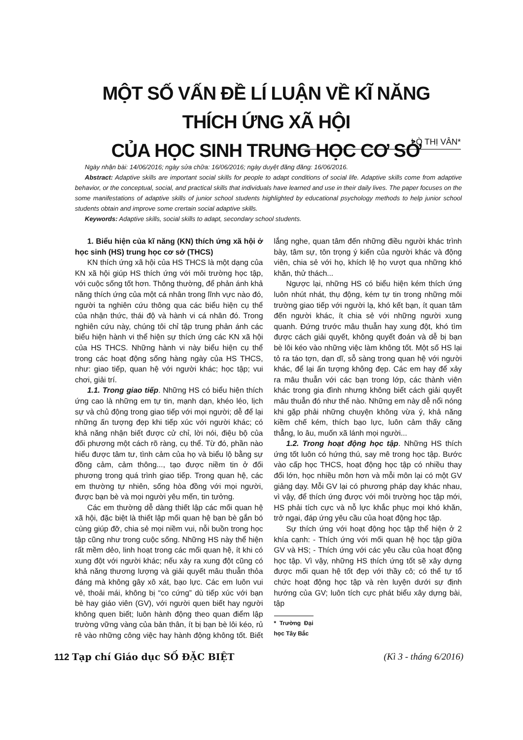MỘT SỐ VẤN ĐỀ LÍ LUẬN VỀ KĨ NĂNG THÍCH ỨNG XÃ HỘI
CỦA HỌC SINH TRUNG HỌC CƠ SỞ
LÒ THỊ VÂN*
Ngày nhận bài: 14/06/2016; ngày sửa chữa: 16/06/2016; ngày duyệt đăng đăng: 16/06/2016.
Abstract: Adaptive skills are important social skills for people to adapt conditions of social life. Adaptive skills come from adaptive behavior, or the conceptual, social, and practical skills that individuals have learned and use in their daily lives. The paper focuses on the some manifestations of adaptive skills of junior school students highlighted by educational psychology methods to help junior school students obtain and improve some crertain social adaptive skills.
Keywords: Adaptive skills, social skills to adapt, secondary school students.
1. Biểu hiện của kĩ năng (KN) thích ứng xã hội ở học sinh (HS) trung học cơ sở (THCS)
KN thích ứng xã hội của HS THCS là một dạng của KN xã hội giúp HS thích ứng với môi trường học tập, với cuộc sống tốt hơn. Thông thường, để phản ánh khả năng thích ứng của một cá nhân trong lĩnh vực nào đó, người ta nghiên cứu thông qua các biểu hiện cụ thể của nhận thức, thái độ và hành vi cá nhân đó. Trong nghiên cứu này, chúng tôi chỉ tập trung phản ánh các biểu hiện hành vi thể hiện sự thích ứng các KN xã hội của HS THCS. Những hành vi này biểu hiện cụ thể trong các hoạt động sống hàng ngày của HS THCS, như: giao tiếp, quan hệ với người khác; học tập; vui chơi, giải trí.
1.1. Trong giao tiếp. Những HS có biểu hiện thích ứng cao là những em tự tin, mạnh dạn, khéo léo, lịch sự và chủ động trong giao tiếp với mọi người; dễ để lại những ấn tượng đẹp khi tiếp xúc với người khác; có khả năng nhận biết được cử chỉ, lời nói, điệu bộ của đối phương một cách rõ ràng, cụ thể. Từ đó, phần nào hiểu được tâm tư, tình cảm của họ và biểu lộ bằng sự đồng cảm, cảm thông..., tạo được niềm tin ở đối phương trong quá trình giao tiếp. Trong quan hệ, các em thường tự nhiên, sống hòa đồng với mọi người, được bạn bè và mọi người yêu mến, tin tưởng.
Các em thường dễ dàng thiết lập các mối quan hệ xã hội, đặc biệt là thiết lập mối quan hệ bạn bè gắn bó cùng giúp đỡ, chia sẻ mọi niềm vui, nỗi buồn trong học tập cũng như trong cuộc sống. Những HS này thể hiện rất mềm dẻo, linh hoạt trong các mối quan hệ, ít khi có xung đột với người khác; nếu xảy ra xung đột cũng có khả năng thương lượng và giải quyết mâu thuẫn thỏa đáng mà không gây xô xát, bạo lực. Các em luôn vui vẻ, thoải mái, không bị “co cứng” dù tiếp xúc với bạn bè hay giáo viên (GV), với người quen biết hay người không quen biết; luôn hành động theo quan điểm lập trường vững vàng của bản thân, ít bị bạn bè lôi kéo, rủ rê vào những công việc hay hành động không tốt. Biết lắng nghe, quan tâm đến những điều người khác trình bày, tâm sự, tôn trọng ý kiến của người khác và động viên, chia sẻ với họ, khích lệ họ vượt qua những khó khăn, thử thách...
Ngược lại, những HS có biểu hiện kém thích ứng luôn nhút nhát, thụ động, kém tự tin trong những môi trường giao tiếp với người lạ, khó kết bạn, ít quan tâm đến người khác, ít chia sẻ với những người xung quanh. Đứng trước mâu thuẫn hay xung đột, khó tìm được cách giải quyết, không quyết đoán và dễ bị bạn bè lôi kéo vào những việc làm không tốt. Một số HS lại tỏ ra táo tợn, dạn dĩ, sỗ sàng trong quan hệ với người khác, để lại ấn tượng không đẹp. Các em hay để xảy ra mâu thuẫn với các bạn trong lớp, các thành viên khác trong gia đình nhưng không biết cách giải quyết mâu thuẫn đó như thế nào. Những em này dễ nổi nóng khi gặp phải những chuyện không vừa ý, khả năng kiềm chế kém, thích bạo lực, luôn cảm thấy căng thẳng, lo âu, muốn xã lánh mọi người...
1.2. Trong hoạt động học tập. Những HS thích ứng tốt luôn có hứng thú, say mê trong học tập. Bước vào cấp học THCS, hoạt động học tập có nhiều thay đổi lớn, học nhiều môn hơn và mỗi môn lại có một GV giảng dạy. Mỗi GV lại có phương pháp dạy khác nhau, vì vậy, để thích ứng được với môi trường học tập mới, HS phải tích cực và nỗ lực khắc phục mọi khó khăn, trở ngại, đáp ứng yêu cầu của hoạt động học tập.
Sự thích ứng với hoạt động học tập thể hiện ở 2 khía cạnh: - Thích ứng với mối quan hệ học tập giữa GV và HS; - Thích ứng với các yêu cầu của hoạt động học tập. Vì vậy, những HS thích ứng tốt sẽ xây dựng được mối quan hệ tốt đẹp với thầy cô; có thể tự tổ chức hoạt động học tập và rèn luyện dưới sự định hướng của GV; luôn tích cực phát biểu xây dựng bài, tập
* Trường Đại học Tây Bắc
112 Tạp chí Giáo dục SỐ ĐẶC BIỆT (Kì 3 - tháng 6/2016)